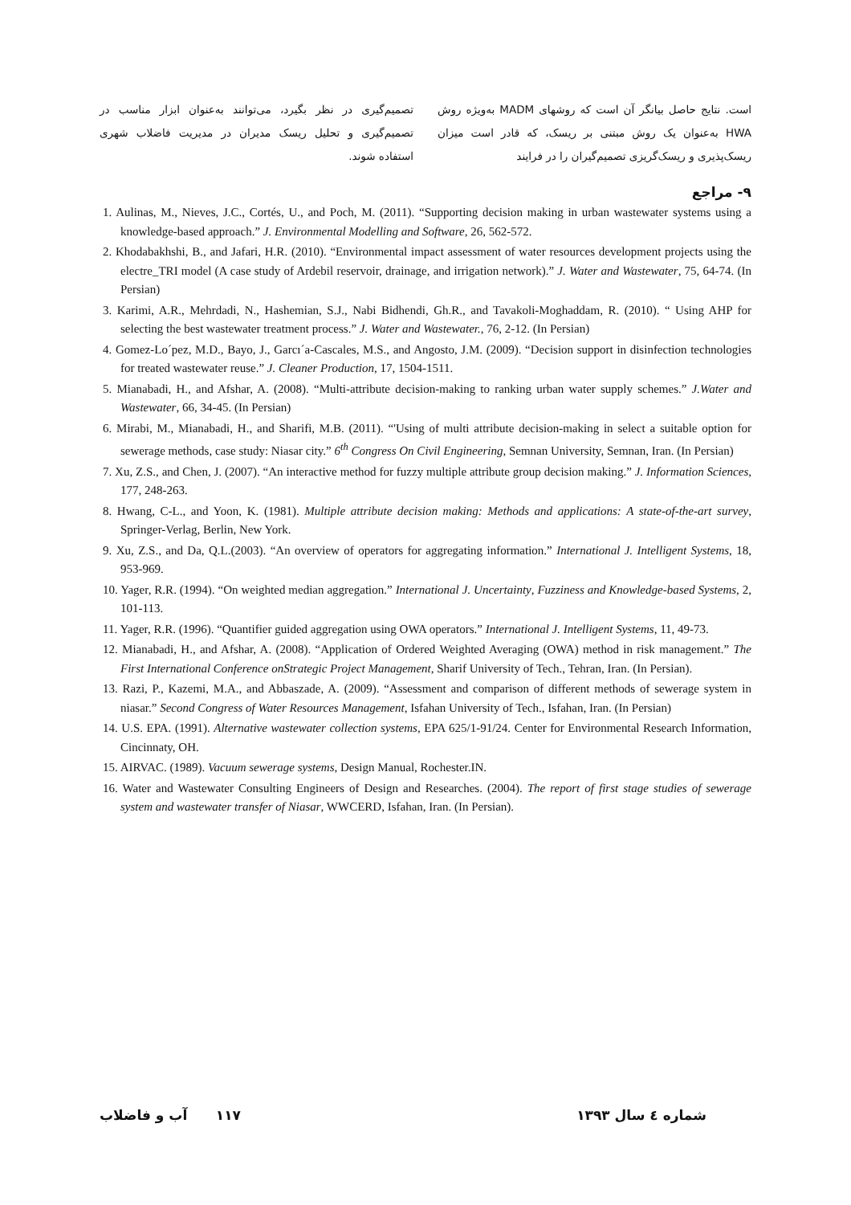است. نتایج حاصل بیانگر آن است که روشهای MADM به‌ویژه روش HWA به‌عنوان یک روش مبتنی بر ریسک، که قادر است میزان ریسک‌پذیری و ریسک‌گریزی تصمیم‌گیران را در فرایند
تصمیم‌گیری در نظر بگیرد، می‌توانند به‌عنوان ابزار مناسب در تصمیم‌گیری و تحلیل ریسک مدیران در مدیریت فاضلاب شهری استفاده شوند.
۹- مراجع
1. Aulinas, M., Nieves, J.C., Cortés, U., and Poch, M. (2011). “Supporting decision making in urban wastewater systems using a knowledge-based approach.” J. Environmental Modelling and Software, 26, 562-572.
2. Khodabakhshi, B., and Jafari, H.R. (2010). “Environmental impact assessment of water resources development projects using the electre_TRI model (A case study of Ardebil reservoir, drainage, and irrigation network).” J. Water and Wastewater, 75, 64-74. (In Persian)
3. Karimi, A.R., Mehrdadi, N., Hashemian, S.J., Nabi Bidhendi, Gh.R., and Tavakoli-Moghaddam, R. (2010). “ Using AHP for selecting the best wastewater treatment process.” J. Water and Wastewater., 76, 2-12. (In Persian)
4. Gomez-Lo´pez, M.D., Bayo, J., Garcı´a-Cascales, M.S., and Angosto, J.M. (2009). “Decision support in disinfection technologies for treated wastewater reuse.” J. Cleaner Production, 17, 1504-1511.
5. Mianabadi, H., and Afshar, A. (2008). “Multi-attribute decision-making to ranking urban water supply schemes.” J.Water and Wastewater, 66, 34-45. (In Persian)
6. Mirabi, M., Mianabadi, H., and Sharifi, M.B. (2011). “'Using of multi attribute decision-making in select a suitable option for sewerage methods, case study: Niasar city.” 6<sup>th</sup> Congress On Civil Engineering, Semnan University, Semnan, Iran. (In Persian)
7. Xu, Z.S., and Chen, J. (2007). “An interactive method for fuzzy multiple attribute group decision making.” J. Information Sciences, 177, 248-263.
8. Hwang, C-L., and Yoon, K. (1981). Multiple attribute decision making: Methods and applications: A state-of-the-art survey, Springer-Verlag, Berlin, New York.
9. Xu, Z.S., and Da, Q.L.(2003). “An overview of operators for aggregating information.” International J. Intelligent Systems, 18, 953-969.
10. Yager, R.R. (1994). “On weighted median aggregation.” International J. Uncertainty, Fuzziness and Knowledge-based Systems, 2, 101-113.
11. Yager, R.R. (1996). “Quantifier guided aggregation using OWA operators.” International J. Intelligent Systems, 11, 49-73.
12. Mianabadi, H., and Afshar, A. (2008). “Application of Ordered Weighted Averaging (OWA) method in risk management.” The First International Conference onStrategic Project Management, Sharif University of Tech., Tehran, Iran. (In Persian).
13. Razi, P., Kazemi, M.A., and Abbaszade, A. (2009). “Assessment and comparison of different methods of sewerage system in niasar.” Second Congress of Water Resources Management, Isfahan University of Tech., Isfahan, Iran. (In Persian)
14. U.S. EPA. (1991). Alternative wastewater collection systems, EPA 625/1-91/24. Center for Environmental Research Information, Cincinnaty, OH.
15. AIRVAC. (1989). Vacuum sewerage systems, Design Manual, Rochester.IN.
16. Water and Wastewater Consulting Engineers of Design and Researches. (2004). The report of first stage studies of sewerage system and wastewater transfer of Niasar, WWCERD, Isfahan, Iran. (In Persian).
شماره ٤ سال ۱۳۹۳ ۱۱۷ آب و فاضلاب